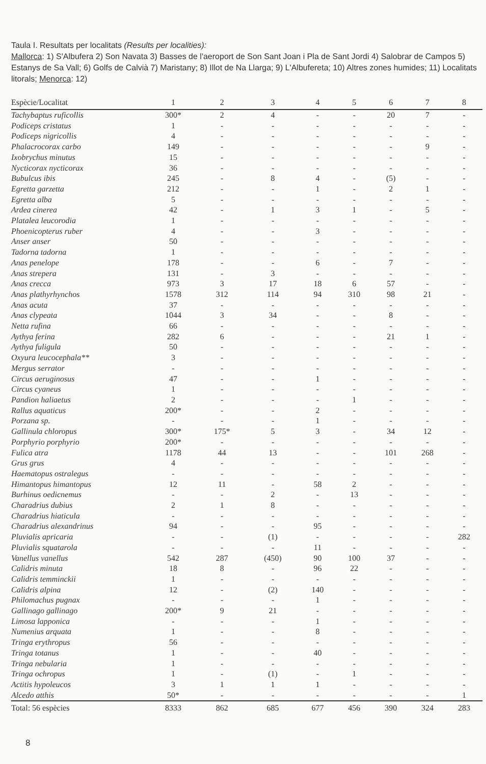Taula I. Resultats per localitats (Results per localities):
Mallorca: 1) S'Albufera 2) Son Navata 3) Basses de l'aeroport de Son Sant Joan i Pla de Sant Jordi 4) Salobrar de Campos 5) Estanys de Sa Vall; 6) Golfs de Calvià 7) Maristany; 8) Illot de Na Llarga; 9) L'Albufereta; 10) Altres zones humides; 11) Localitats litorals; Menorca: 12)
| Espècie/Localitat | 1 | 2 | 3 | 4 | 5 | 6 | 7 | 8 |
| --- | --- | --- | --- | --- | --- | --- | --- | --- |
| Tachybaptus ruficollis | 300* | 2 | 4 | - | - | 20 | 7 | - |
| Podiceps cristatus | 1 | - | - | - | - | - | - | - |
| Podiceps nigricollis | 4 | - | - | - | - | - | - | - |
| Phalacrocorax carbo | 149 | - | - | - | - | - | 9 | - |
| Ixobrychus minutus | 15 | - | - | - | - | - | - | - |
| Nycticorax nycticorax | 36 | - | - | - | - | - | - | - |
| Bubulcus ibis | 245 | - | 8 | 4 | - | (5) | - | - |
| Egretta garzetta | 212 | - | - | 1 | - | 2 | 1 | - |
| Egretta alba | 5 | - | - | - | - | - | - | - |
| Ardea cinerea | 42 | - | 1 | 3 | 1 | - | 5 | - |
| Platalea leucorodia | 1 | - | - | - | - | - | - | - |
| Phoenicopterus ruber | 4 | - | - | 3 | - | - | - | - |
| Anser anser | 50 | - | - | - | - | - | - | - |
| Tadorna tadorna | 1 | - | - | - | - | - | - | - |
| Anas penelope | 178 | - | - | 6 | - | 7 | - | - |
| Anas strepera | 131 | - | 3 | - | - | - | - | - |
| Anas crecca | 973 | 3 | 17 | 18 | 6 | 57 | - | - |
| Anas plathyrhynchos | 1578 | 312 | 114 | 94 | 310 | 98 | 21 | - |
| Anas acuta | 37 | - | - | - | - | - | - | - |
| Anas clypeata | 1044 | 3 | 34 | - | - | 8 | - | - |
| Netta rufina | 66 | - | - | - | - | - | - | - |
| Aythya ferina | 282 | 6 | - | - | - | 21 | 1 | - |
| Aythya fuligula | 50 | - | - | - | - | - | - | - |
| Oxyura leucocephala** | 3 | - | - | - | - | - | - | - |
| Mergus serrator | - | - | - | - | - | - | - | - |
| Circus aeruginosus | 47 | - | - | 1 | - | - | - | - |
| Circus cyaneus | 1 | - | - | - | - | - | - | - |
| Pandion haliaetus | 2 | - | - | - | 1 | - | - | - |
| Rallus aquaticus | 200* | - | - | 2 | - | - | - | - |
| Porzana sp. | - | - | - | 1 | - | - | - | - |
| Gallinula chloropus | 300* | 175* | 5 | 3 | - | 34 | 12 | - |
| Porphyrio porphyrio | 200* | - | - | - | - | - | - | - |
| Fulica atra | 1178 | 44 | 13 | - | - | 101 | 268 | - |
| Grus grus | 4 | - | - | - | - | - | - | - |
| Haematopus ostralegus | - | - | - | - | - | - | - | - |
| Himantopus himantopus | 12 | 11 | - | 58 | 2 | - | - | - |
| Burhinus oedicnemus | - | - | 2 | - | 13 | - | - | - |
| Charadrius dubius | 2 | 1 | 8 | - | - | - | - | - |
| Charadrius hiaticula | - | - | - | - | - | - | - | - |
| Charadrius alexandrinus | 94 | - | - | 95 | - | - | - | - |
| Pluvialis apricaria | - | - | (1) | - | - | - | - | 282 |
| Pluvialis squatarola | - | - | - | 11 | - | - | - | - |
| Vanellus vanellus | 542 | 287 | (450) | 90 | 100 | 37 | - | - |
| Calidris minuta | 18 | 8 | - | 96 | 22 | - | - | - |
| Calidris temminckii | 1 | - | - | - | - | - | - | - |
| Calidris alpina | 12 | - | (2) | 140 | - | - | - | - |
| Philomachus pugnax | - | - | - | 1 | - | - | - | - |
| Gallinago gallinago | 200* | 9 | 21 | - | - | - | - | - |
| Limosa lapponica | - | - | - | 1 | - | - | - | - |
| Numenius arquata | 1 | - | - | 8 | - | - | - | - |
| Tringa erythropus | 56 | - | - | - | - | - | - | - |
| Tringa totanus | 1 | - | - | 40 | - | - | - | - |
| Tringa nebularia | 1 | - | - | - | - | - | - | - |
| Tringa ochropus | 1 | - | (1) | - | 1 | - | - | - |
| Actitis hypoleucos | 3 | 1 | 1 | 1 | - | - | - | - |
| Alcedo atthis | 50* | - | - | - | - | - | - | 1 |
| Total: 56 espècies | 8333 | 862 | 685 | 677 | 456 | 390 | 324 | 283 |
8